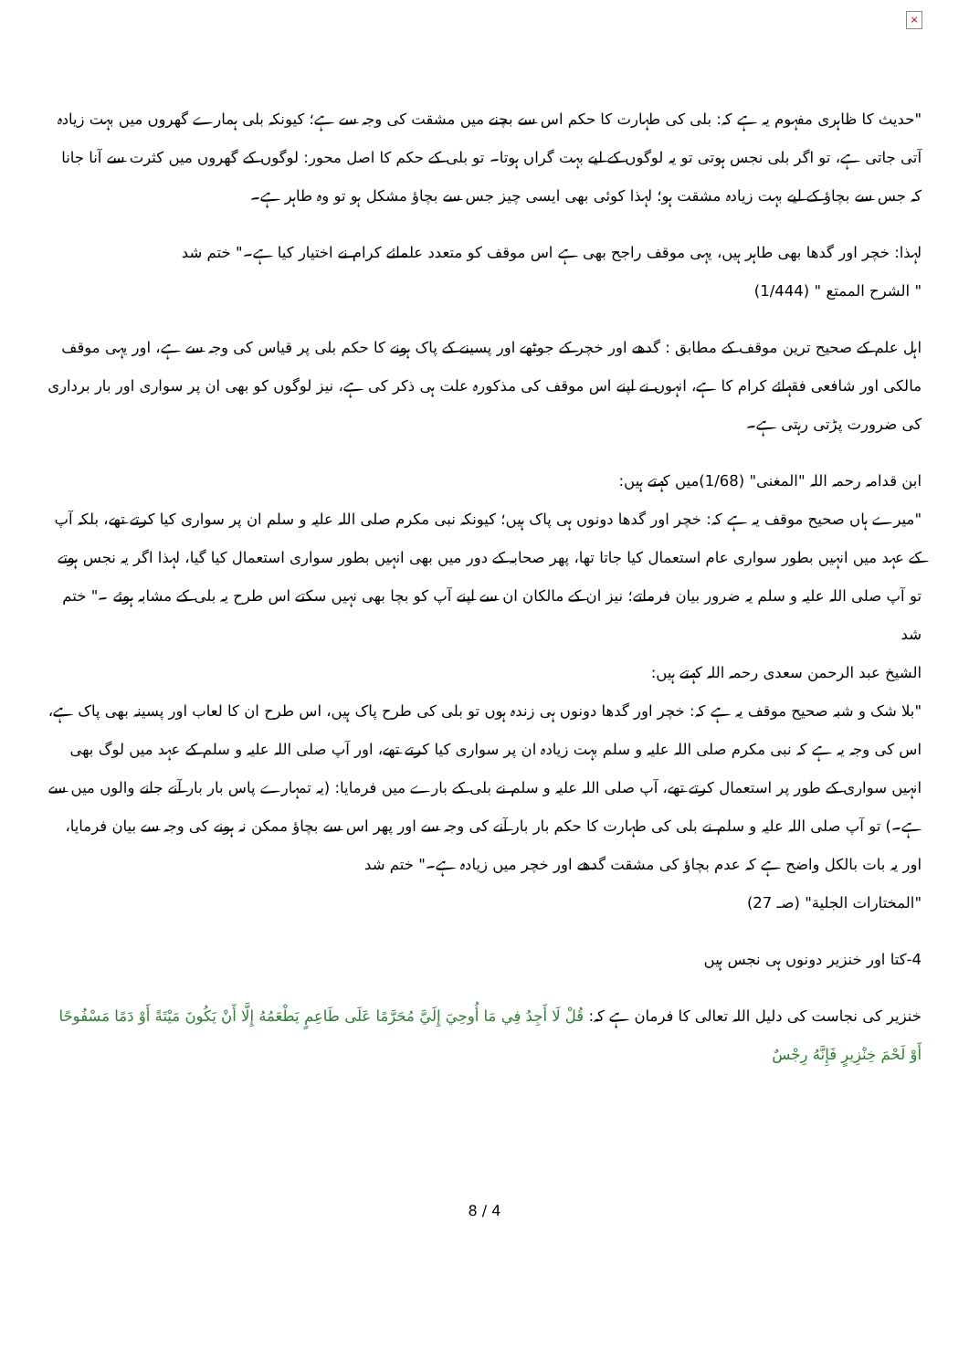×
"حدیث کا ظاہری مفہوم یہ ہے کہ: بلی کی طہارت کا حکم اس سے بچنے میں مشقت کی وجہ سے ہے؛ کیونکہ بلی ہمارے گھروں میں بہت زیادہ آتی جاتی ہے، تو اگر بلی نجس ہوتی تو یہ لوگوں کے لیے بہت گراں ہوتا۔ تو بلی کے حکم کا اصل محور: لوگوں کے گھروں میں کثرت سے آنا جانا کہ جس سے بچاؤ کے لیے بہت زیادہ مشقت ہو؛ لہذا کوئی بھی ایسی چیز جس سے بچاؤ مشکل ہو تو وہ طاہر ہے۔
لہذا: خچر اور گدھا بھی طاہر ہیں، یہی موقف راجح بھی ہے اس موقف کو متعدد علمائے کرام نے اختیار کیا ہے۔" ختم شد
" الشرح الممتع " (1/444)
اہل علم کے صحیح ترین موقف کے مطابق : گدھے اور خچر کے جوٹھے اور پسینے کے پاک ہونے کا حکم بلی پر قیاس کی وجہ سے ہے، اور یہی موقف مالکی اور شافعی فقہائے کرام کا ہے، انہوں نے اپنے اس موقف کی مذکورہ علت ہی ذکر کی ہے، نیز لوگوں کو بھی ان پر سواری اور بار برداری کی ضرورت پڑتی رہتی ہے۔
ابن قدامہ رحمہ اللہ "المغنی" (1/68)میں کہتے ہیں:
"میرے ہاں صحیح موقف یہ ہے کہ: خچر اور گدھا دونوں ہی پاک ہیں؛ کیونکہ نبی مکرم صلی اللہ علیہ و سلم ان پر سواری کیا کرتے تھے، بلکہ آپ کے عہد میں انہیں بطور سواری عام استعمال کیا جاتا تھا، پھر صحابہ کے دور میں بھی انہیں بطور سواری استعمال کیا گیا، لہذا اگر یہ نجس ہوتے تو آپ صلی اللہ علیہ و سلم یہ ضرور بیان فرماتے؛ نیز ان کے مالکان ان سے اپنے آپ کو بچا بھی نہیں سکتے اس طرح یہ بلی کے مشابہ ہوئے ۔" ختم شد
الشیخ عبد الرحمن سعدی رحمہ اللہ کہتے ہیں:
"بلا شک و شبہ صحیح موقف یہ ہے کہ: خچر اور گدھا دونوں ہی زندہ ہوں تو بلی کی طرح پاک ہیں، اس طرح ان کا لعاب اور پسینہ بھی پاک ہے، اس کی وجہ یہ ہے کہ نبی مکرم صلی اللہ علیہ و سلم بہت زیادہ ان پر سواری کیا کرتے تھے، اور آپ صلی اللہ علیہ و سلم کے عہد میں لوگ بھی انہیں سواری کے طور پر استعمال کرتے تھے، آپ صلی اللہ علیہ و سلم نے بلی کے بارے میں فرمایا: (یہ تمہارے پاس بار بار آنے جانے والوں میں سے ہے۔) تو آپ صلی اللہ علیہ و سلم نے بلی کی طہارت کا حکم بار بار آنے کی وجہ سے اور پھر اس سے بچاؤ ممکن نہ ہونے کی وجہ سے بیان فرمایا، اور یہ بات بالکل واضح ہے کہ عدم بچاؤ کی مشقت گدھے اور خچر میں زیادہ ہے۔" ختم شد
"المختارات الجلية" (صـ 27)
4-کتا اور خنزیر دونوں ہی نجس ہیں
خنزیر کی نجاست کی دلیل اللہ تعالی کا فرمان ہے کہ: قُلْ لَا أَجِدُ فِي مَا أُوحِيَ إِلَيَّ مُحَرَّمًا عَلَى طَاعِمٍ يَطْعَمُهُ إِلَّا أَنْ يَكُونَ مَيْتَةً أَوْ دَمًا مَسْفُوحًا أَوْ لَحْمَ خِنْزِيرٍ فَإِنَّهُ رِجْسٌ
8 / 4